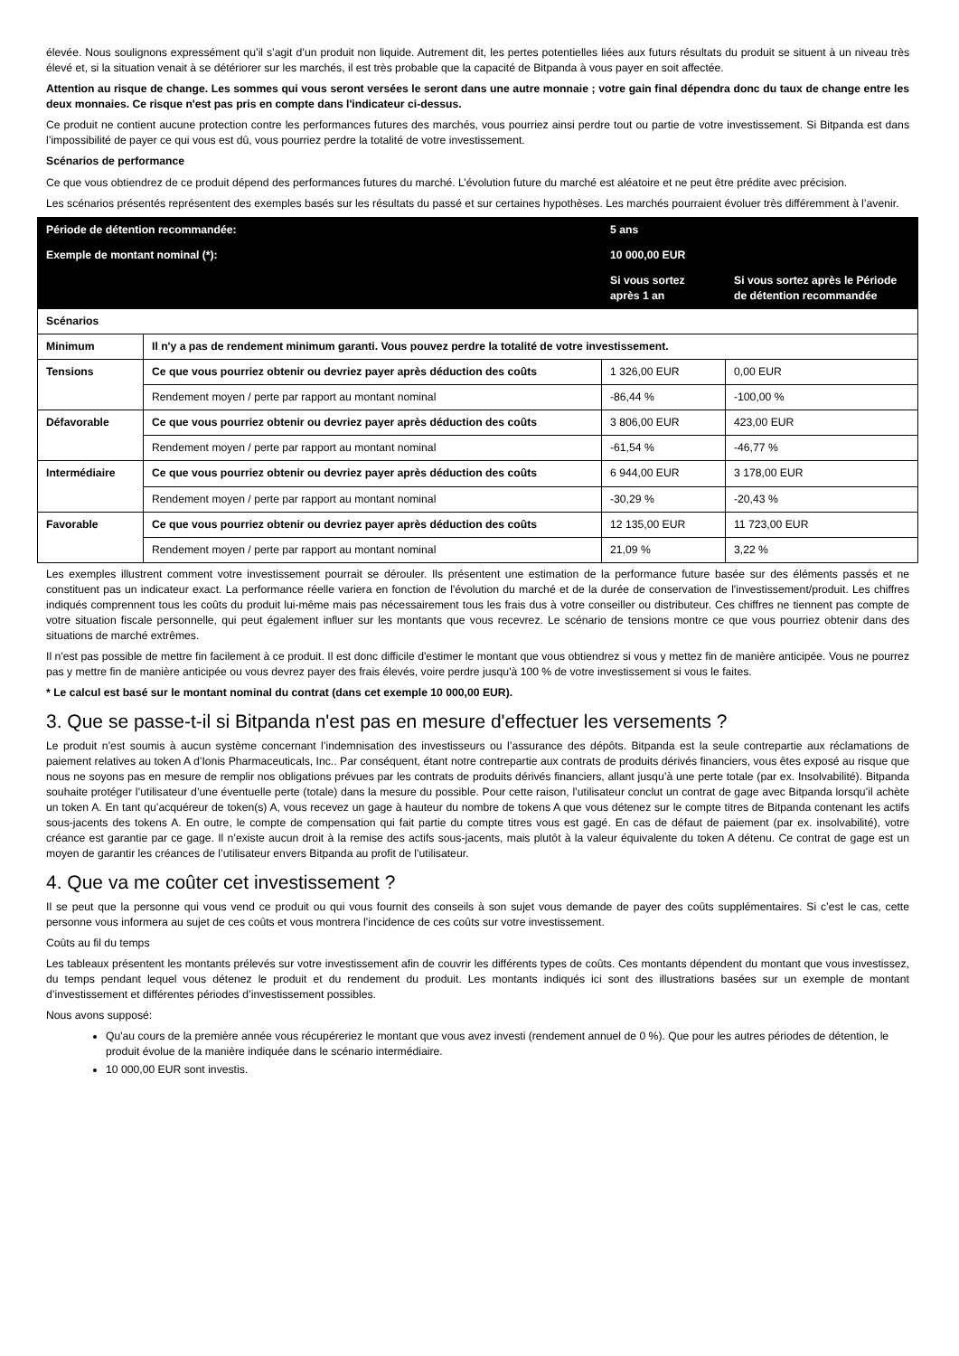élevée. Nous soulignons expressément qu’il s’agit d’un produit non liquide. Autrement dit, les pertes potentielles liées aux futurs résultats du produit se situent à un niveau très élevé et, si la situation venait à se détériorer sur les marchés, il est très probable que la capacité de Bitpanda à vous payer en soit affectée.
Attention au risque de change. Les sommes qui vous seront versées le seront dans une autre monnaie ; votre gain final dépendra donc du taux de change entre les deux monnaies. Ce risque n'est pas pris en compte dans l'indicateur ci-dessus.
Ce produit ne contient aucune protection contre les performances futures des marchés, vous pourriez ainsi perdre tout ou partie de votre investissement. Si Bitpanda est dans l’impossibilité de payer ce qui vous est dû, vous pourriez perdre la totalité de votre investissement.
Scénarios de performance
Ce que vous obtiendrez de ce produit dépend des performances futures du marché. L’évolution future du marché est aléatoire et ne peut être prédite avec précision.
Les scénarios présentés représentent des exemples basés sur les résultats du passé et sur certaines hypothèses. Les marchés pourraient évoluer très différemment à l’avenir.
| Période de détention recommandée: | | 5 ans | |
| --- | --- | --- | --- |
| Exemple de montant nominal (*): | | 10 000,00 EUR | |
| | | Si vous sortez après 1 an | Si vous sortez après le Période de détention recommandée |
| Scénarios | | | |
| Minimum | Il n'y a pas de rendement minimum garanti. Vous pouvez perdre la totalité de votre investissement. | | |
| Tensions | Ce que vous pourriez obtenir ou devriez payer après déduction des coûts | 1 326,00 EUR | 0,00 EUR |
| | Rendement moyen / perte par rapport au montant nominal | -86,44 % | -100,00 % |
| Défavorable | Ce que vous pourriez obtenir ou devriez payer après déduction des coûts | 3 806,00 EUR | 423,00 EUR |
| | Rendement moyen / perte par rapport au montant nominal | -61,54 % | -46,77 % |
| Intermédiaire | Ce que vous pourriez obtenir ou devriez payer après déduction des coûts | 6 944,00 EUR | 3 178,00 EUR |
| | Rendement moyen / perte par rapport au montant nominal | -30,29 % | -20,43 % |
| Favorable | Ce que vous pourriez obtenir ou devriez payer après déduction des coûts | 12 135,00 EUR | 11 723,00 EUR |
| | Rendement moyen / perte par rapport au montant nominal | 21,09 % | 3,22 % |
Les exemples illustrent comment votre investissement pourrait se dérouler. Ils présentent une estimation de la performance future basée sur des éléments passés et ne constituent pas un indicateur exact. La performance réelle variera en fonction de l'évolution du marché et de la durée de conservation de l'investissement/produit. Les chiffres indiqués comprennent tous les coûts du produit lui-même mais pas nécessairement tous les frais dus à votre conseiller ou distributeur. Ces chiffres ne tiennent pas compte de votre situation fiscale personnelle, qui peut également influer sur les montants que vous recevrez. Le scénario de tensions montre ce que vous pourriez obtenir dans des situations de marché extrêmes.
Il n'est pas possible de mettre fin facilement à ce produit. Il est donc difficile d'estimer le montant que vous obtiendrez si vous y mettez fin de manière anticipée. Vous ne pourrez pas y mettre fin de manière anticipée ou vous devrez payer des frais élevés, voire perdre jusqu'à 100 % de votre investissement si vous le faites.
* Le calcul est basé sur le montant nominal du contrat (dans cet exemple 10 000,00 EUR).
3. Que se passe-t-il si Bitpanda n'est pas en mesure d'effectuer les versements ?
Le produit n’est soumis à aucun système concernant l’indemnisation des investisseurs ou l’assurance des dépôts. Bitpanda est la seule contrepartie aux réclamations de paiement relatives au token A d’Ionis Pharmaceuticals, Inc.. Par conséquent, étant notre contrepartie aux contrats de produits dérivés financiers, vous êtes exposé au risque que nous ne soyons pas en mesure de remplir nos obligations prévues par les contrats de produits dérivés financiers, allant jusqu’à une perte totale (par ex. Insolvabilité). Bitpanda souhaite protéger l’utilisateur d’une éventuelle perte (totale) dans la mesure du possible. Pour cette raison, l’utilisateur conclut un contrat de gage avec Bitpanda lorsqu’il achète un token A. En tant qu’acquéreur de token(s) A, vous recevez un gage à hauteur du nombre de tokens A que vous détenez sur le compte titres de Bitpanda contenant les actifs sous-jacents des tokens A. En outre, le compte de compensation qui fait partie du compte titres vous est gagé. En cas de défaut de paiement (par ex. insolvabilité), votre créance est garantie par ce gage. Il n’existe aucun droit à la remise des actifs sous-jacents, mais plutôt à la valeur équivalente du token A détenu. Ce contrat de gage est un moyen de garantir les créances de l’utilisateur envers Bitpanda au profit de l’utilisateur.
4. Que va me coûter cet investissement ?
Il se peut que la personne qui vous vend ce produit ou qui vous fournit des conseils à son sujet vous demande de payer des coûts supplémentaires. Si c’est le cas, cette personne vous informera au sujet de ces coûts et vous montrera l’incidence de ces coûts sur votre investissement.
Coûts au fil du temps
Les tableaux présentent les montants prélevés sur votre investissement afin de couvrir les différents types de coûts. Ces montants dépendent du montant que vous investissez, du temps pendant lequel vous détenez le produit et du rendement du produit. Les montants indiqués ici sont des illustrations basées sur un exemple de montant d’investissement et différentes périodes d’investissement possibles.
Nous avons supposé:
Qu'au cours de la première année vous récupéreriez le montant que vous avez investi (rendement annuel de 0 %). Que pour les autres périodes de détention, le produit évolue de la manière indiquée dans le scénario intermédiaire.
10 000,00 EUR sont investis.